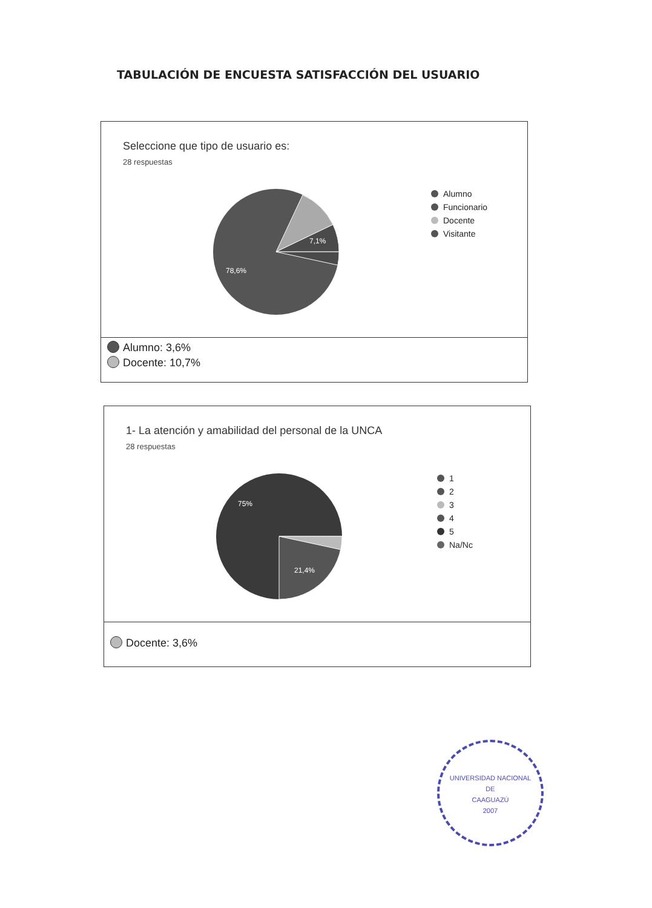TABULACIÓN DE ENCUESTA SATISFACCIÓN DEL USUARIO
Seleccione que tipo de usuario es:
28 respuestas
7,1%
78,6%
Alumno
Funcionario
Docente
Visitante
Alumno: 3,6%
Docente: 10,7%
1- La atención y amabilidad del personal de la UNCA
28 respuestas
75%
21,4%
1
2
3
4
5
Na/Nc
Docente: 3,6%
UNIVERSIDAD NACIONAL
DE
CAAGUAZÚ
2007